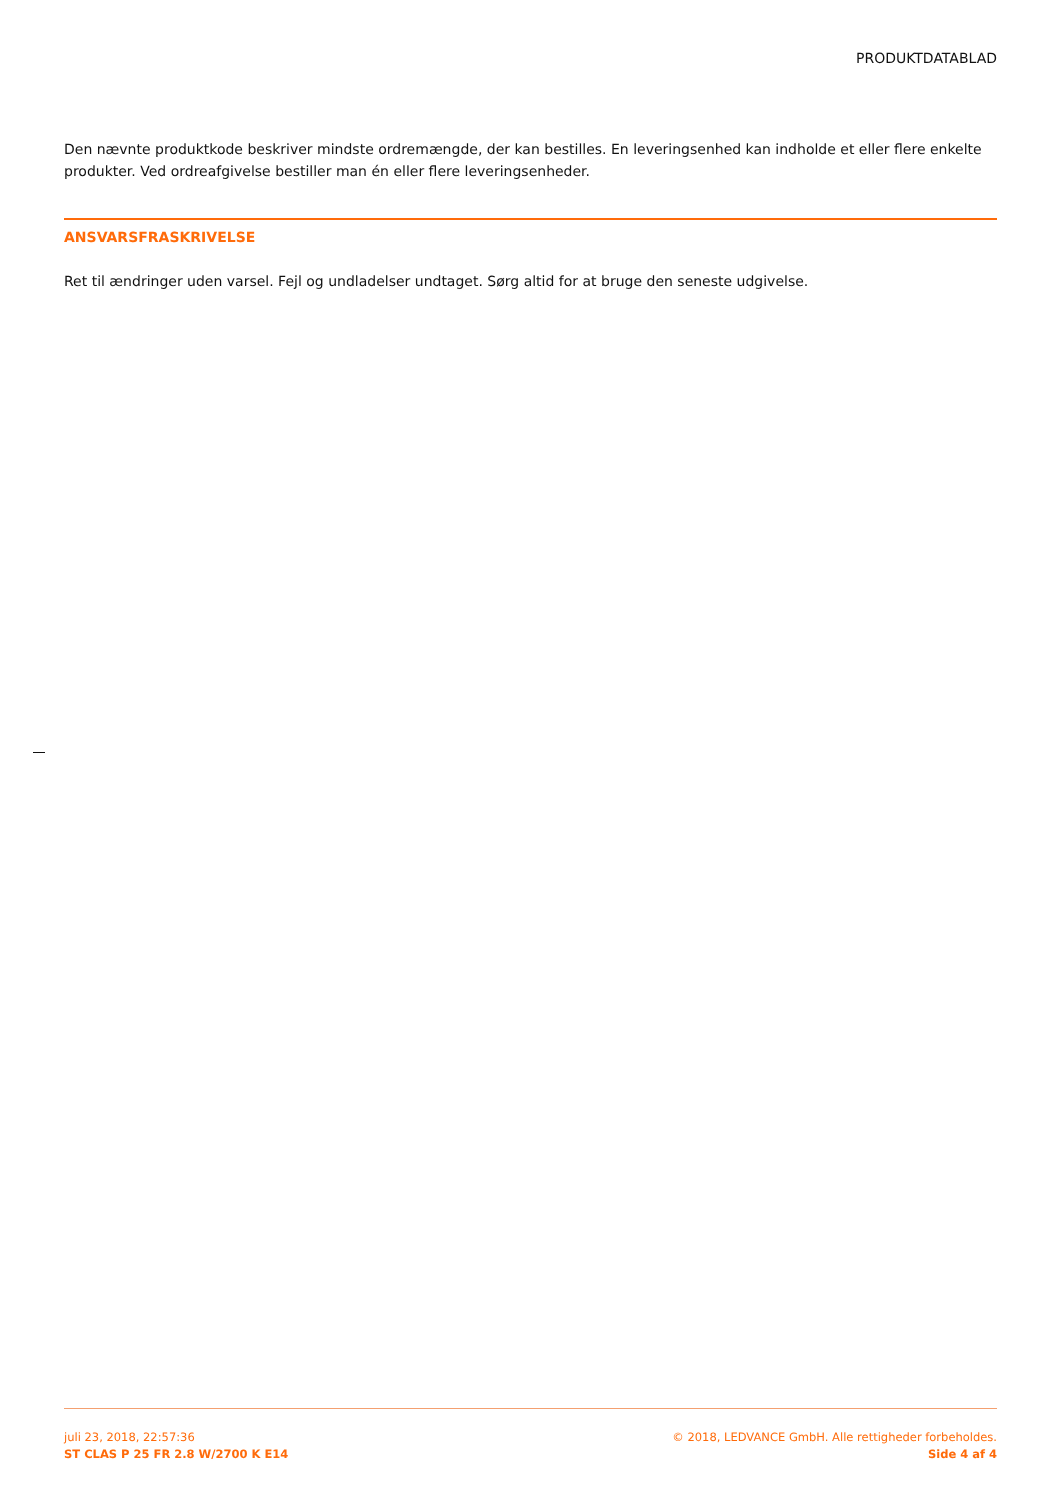PRODUKTDATABLAD
Den nævnte produktkode beskriver mindste ordremængde, der kan bestilles. En leveringsenhed kan indholde et eller flere enkelte produkter. Ved ordreafgivelse bestiller man én eller flere leveringsenheder.
ANSVARSFRASKRIVELSE
Ret til ændringer uden varsel. Fejl og undladelser undtaget. Sørg altid for at bruge den seneste udgivelse.
juli 23, 2018, 22:57:36
ST CLAS P 25 FR 2.8 W/2700 K E14
© 2018, LEDVANCE GmbH. Alle rettigheder forbeholdes.
Side 4 af 4